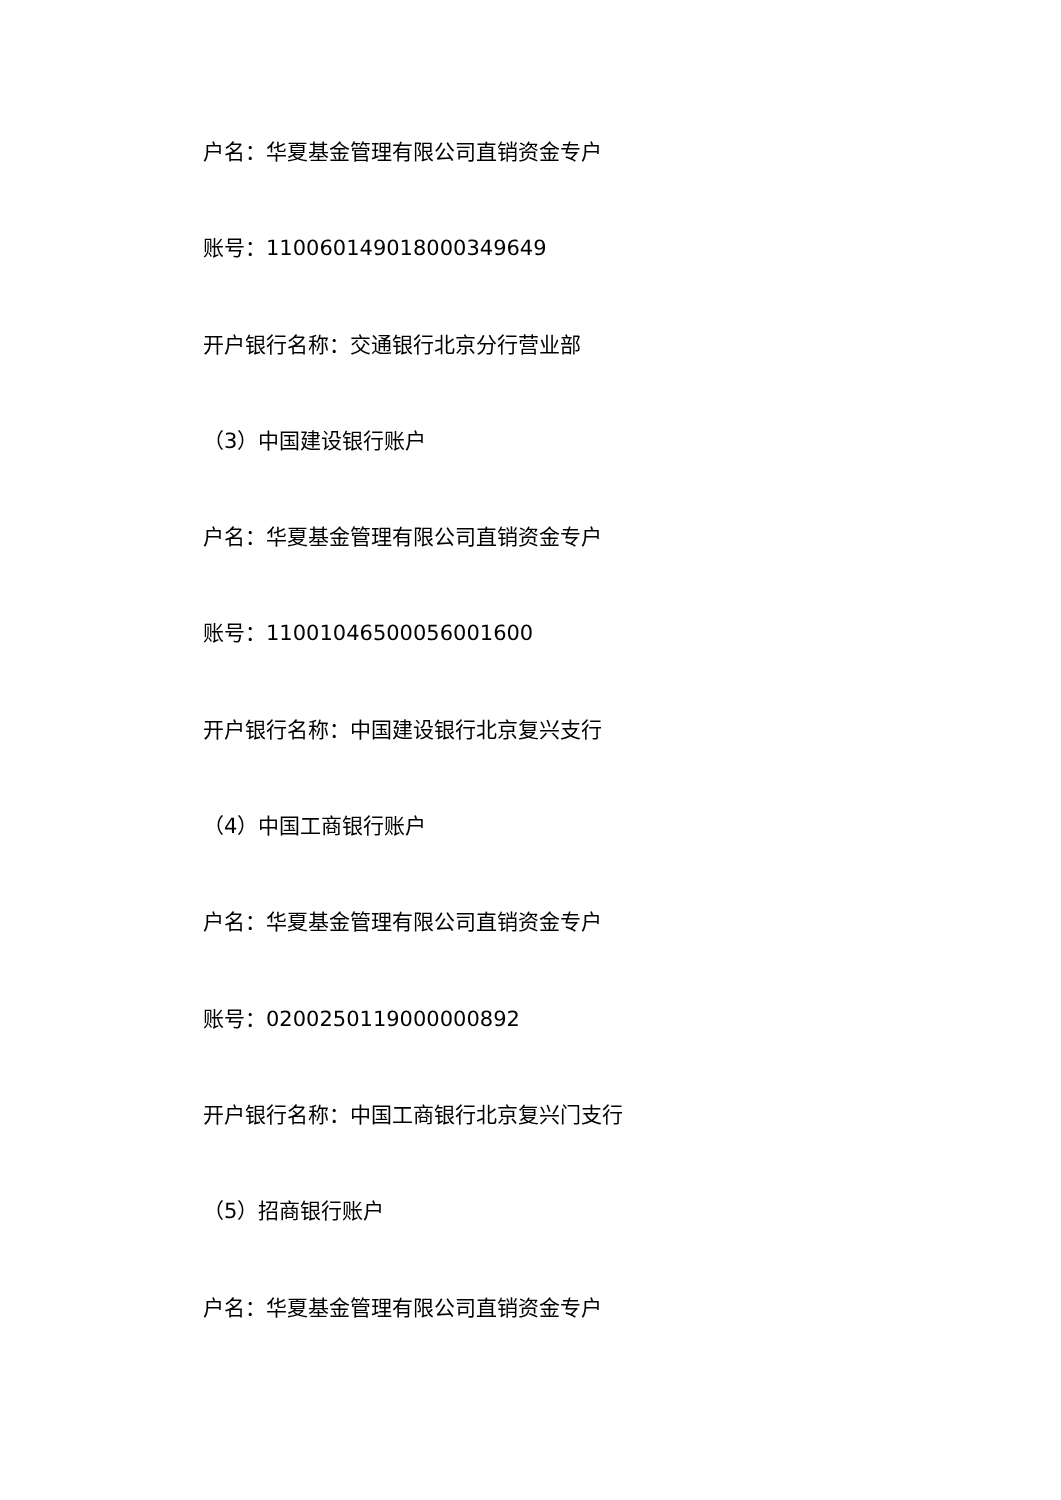户名：华夏基金管理有限公司直销资金专户
账号：110060149018000349649
开户银行名称：交通银行北京分行营业部
（3）中国建设银行账户
户名：华夏基金管理有限公司直销资金专户
账号：11001046500056001600
开户银行名称：中国建设银行北京复兴支行
（4）中国工商银行账户
户名：华夏基金管理有限公司直销资金专户
账号：0200250119000000892
开户银行名称：中国工商银行北京复兴门支行
（5）招商银行账户
户名：华夏基金管理有限公司直销资金专户